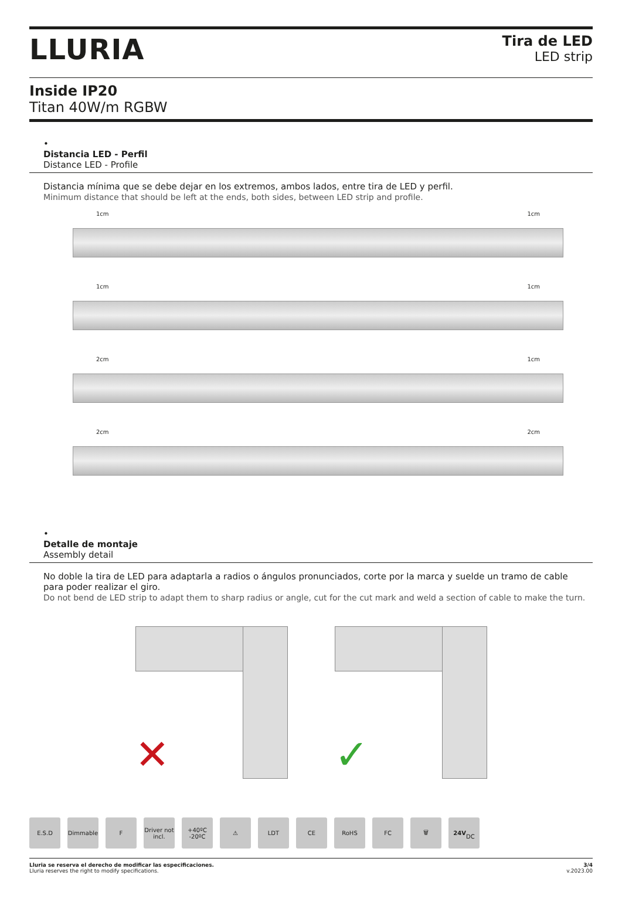LLURIA
Tira de LED
LED strip
Inside IP20
Titan 40W/m RGBW
•
Distancia LED - Perfil
Distance LED - Profile
Distancia mínima que se debe dejar en los extremos, ambos lados, entre tira de LED y perfil.
Minimum distance that should be left at the ends, both sides, between LED strip and profile.
1cm 1cm
1cm 1cm
2cm 1cm
2cm 2cm
•
Detalle de montaje
Assembly detail
No doble la tira de LED para adaptarla a radios o ángulos pronunciados, corte por la marca y suelde un tramo de cable
para poder realizar el giro.
Do not bend de LED strip to adapt them to sharp radius or angle, cut for the cut mark and weld a section of cable to make the turn.
✕
✓
E.S.D Dimmable F Driver not incl.
+40ºC -20ºC
⚠ LDT CE RoHS FC 🗑 24V
DC
Lluria se reserva el derecho de modificar las especificaciones.
Lluria reserves the right to modify specifications.
3/4
v.2023.00